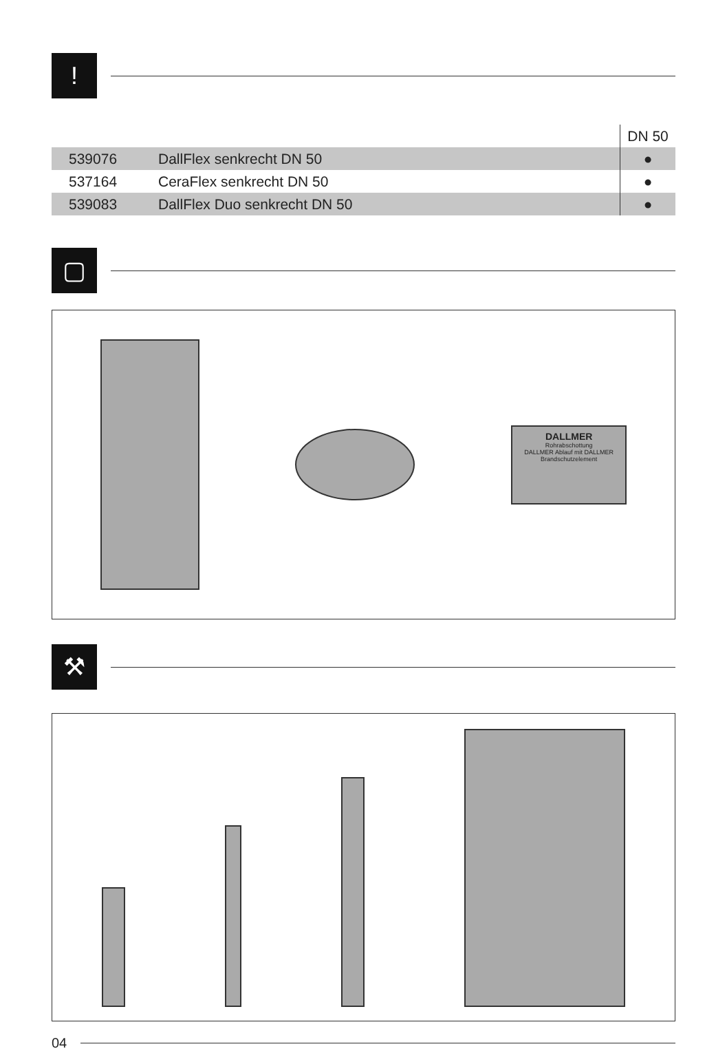!
| | | DN 50 |
| 539076 | DallFlex senkrecht DN 50 | ● |
| 537164 | CeraFlex senkrecht DN 50 | ● |
| 539083 | DallFlex Duo senkrecht DN 50 | ● |
▢
DALLMER
Rohrabschottung
DALLMER Ablauf mit DALLMER Brandschutzelement
⚒
04